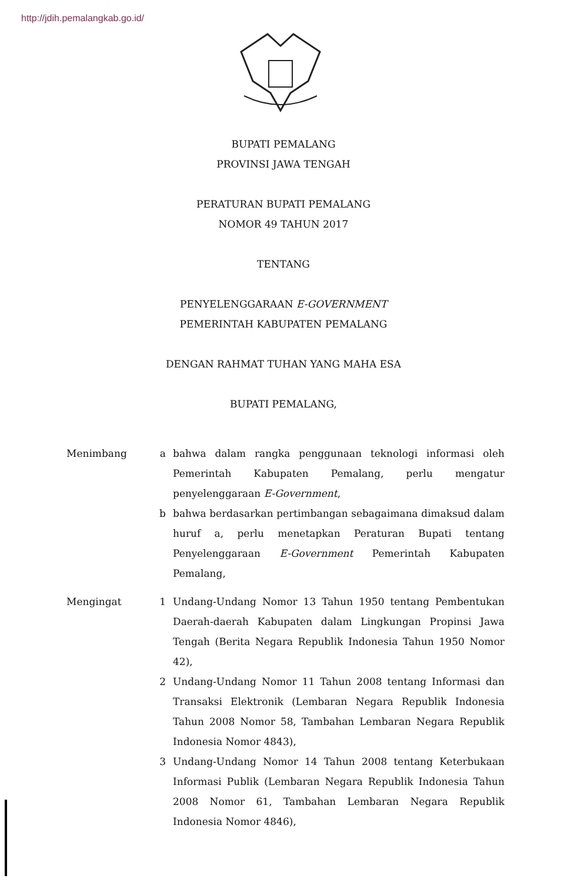http://jdih.pemalangkab.go.id/
BUPATI PEMALANG
PROVINSI JAWA TENGAH
PERATURAN BUPATI PEMALANG
NOMOR 49 TAHUN 2017
TENTANG
PENYELENGGARAAN E-GOVERNMENT
PEMERINTAH KABUPATEN PEMALANG
DENGAN RAHMAT TUHAN YANG MAHA ESA
BUPATI PEMALANG,
Menimbang a bahwa dalam rangka penggunaan teknologi informasi oleh Pemerintah Kabupaten Pemalang, perlu mengatur penyelenggaraan E-Government,
b bahwa berdasarkan pertimbangan sebagaimana dimaksud dalam huruf a, perlu menetapkan Peraturan Bupati tentang Penyelenggaraan E-Government Pemerintah Kabupaten Pemalang,
Mengingat 1 Undang-Undang Nomor 13 Tahun 1950 tentang Pembentukan Daerah-daerah Kabupaten dalam Lingkungan Propinsi Jawa Tengah (Berita Negara Republik Indonesia Tahun 1950 Nomor 42),
2 Undang-Undang Nomor 11 Tahun 2008 tentang Informasi dan Transaksi Elektronik (Lembaran Negara Republik Indonesia Tahun 2008 Nomor 58, Tambahan Lembaran Negara Republik Indonesia Nomor 4843),
3 Undang-Undang Nomor 14 Tahun 2008 tentang Keterbukaan Informasi Publik (Lembaran Negara Republik Indonesia Tahun 2008 Nomor 61, Tambahan Lembaran Negara Republik Indonesia Nomor 4846),